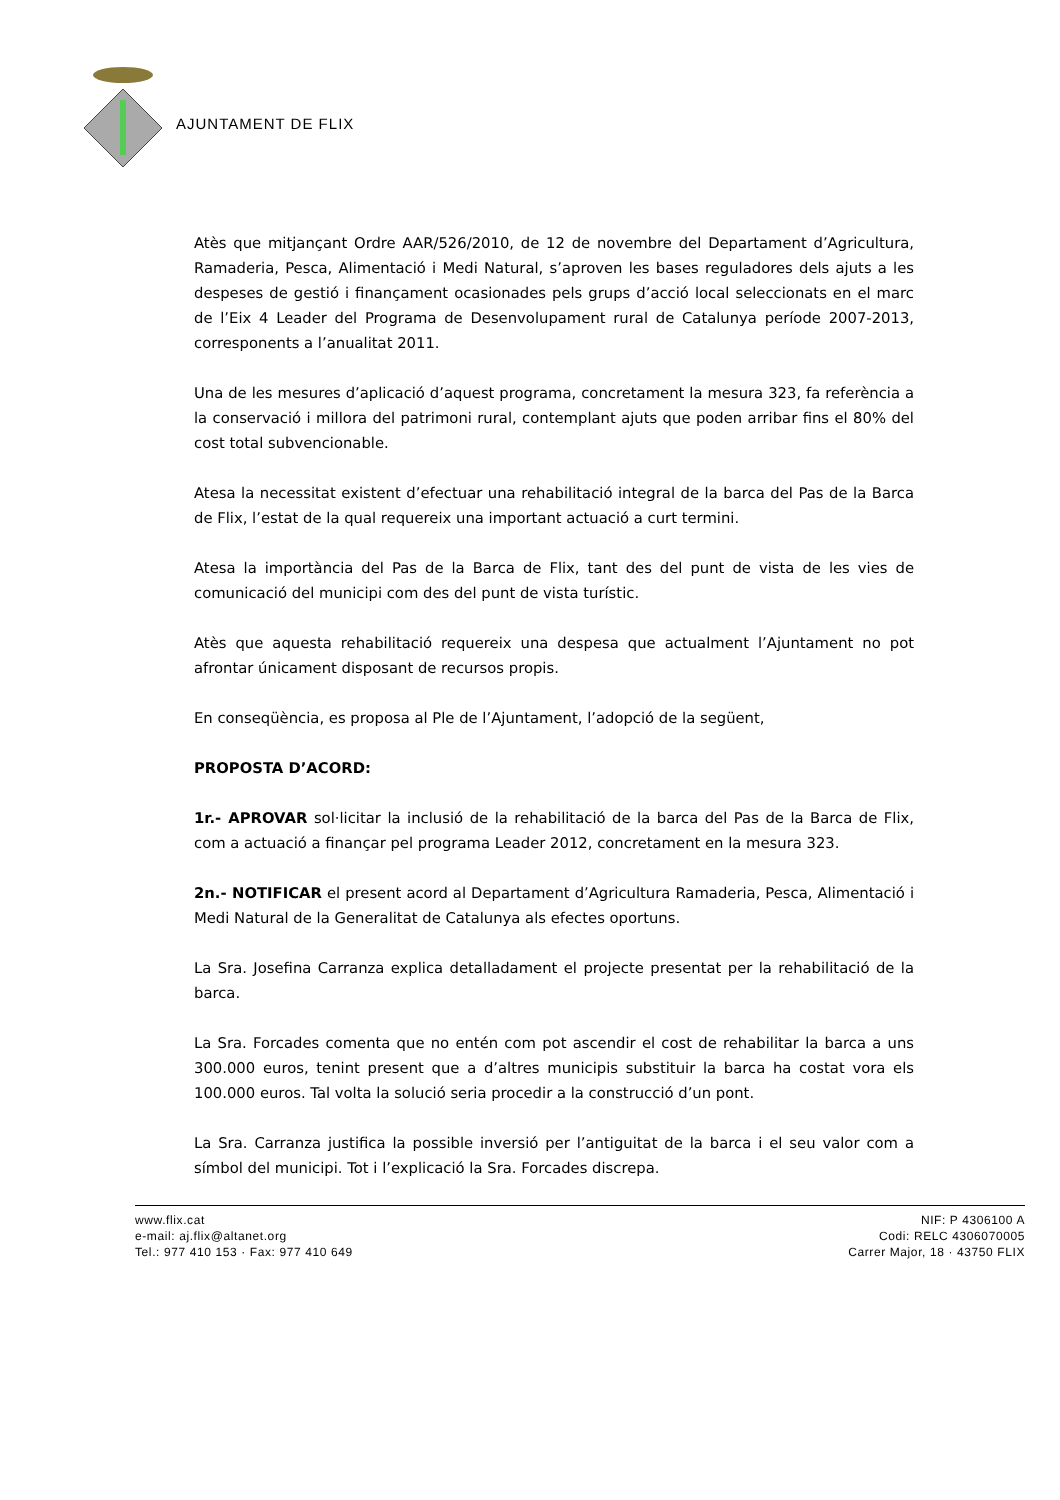AJUNTAMENT DE FLIX
Atès que mitjançant Ordre AAR/526/2010, de 12 de novembre del Departament d’Agricultura, Ramaderia, Pesca, Alimentació i Medi Natural, s’aproven les bases reguladores dels ajuts a les despeses de gestió i finançament ocasionades pels grups d’acció local seleccionats en el marc de l’Eix 4 Leader del Programa de Desenvolupament rural de Catalunya període 2007-2013, corresponents a l’anualitat 2011.
Una de les mesures d’aplicació d’aquest programa, concretament la mesura 323, fa referència a la conservació i millora del patrimoni rural, contemplant ajuts que poden arribar fins el 80% del cost total subvencionable.
Atesa la necessitat existent d’efectuar una rehabilitació integral de la barca del Pas de la Barca de Flix, l’estat de la qual requereix una important actuació a curt termini.
Atesa la importància del Pas de la Barca de Flix, tant des del punt de vista de les vies de comunicació del municipi com des del punt de vista turístic.
Atès que aquesta rehabilitació requereix una despesa que actualment l’Ajuntament no pot afrontar únicament disposant de recursos propis.
En conseqüència, es proposa al Ple de l’Ajuntament, l’adopció de la següent,
PROPOSTA D’ACORD:
1r.- APROVAR sol·licitar la inclusió de la rehabilitació de la barca del Pas de la Barca de Flix, com a actuació a finançar pel programa Leader 2012, concretament en la mesura 323.
2n.- NOTIFICAR el present acord al Departament d’Agricultura Ramaderia, Pesca, Alimentació i Medi Natural de la Generalitat de Catalunya als efectes oportuns.
La Sra. Josefina Carranza explica detalladament el projecte presentat per la rehabilitació de la barca.
La Sra. Forcades comenta que no entén com pot ascendir el cost de rehabilitar la barca a uns 300.000 euros, tenint present que a d’altres municipis substituir la barca ha costat vora els 100.000 euros. Tal volta la solució seria procedir a la construcció d’un pont.
La Sra. Carranza justifica la possible inversió per l’antiguitat de la barca i el seu valor com a símbol del municipi. Tot i l’explicació la Sra. Forcades discrepa.
www.flix.cat
e-mail: aj.flix@altanet.org
Tel.: 977 410 153 · Fax: 977 410 649
NIF: P 4306100 A
Codi: RELC 4306070005
Carrer Major, 18 · 43750 FLIX